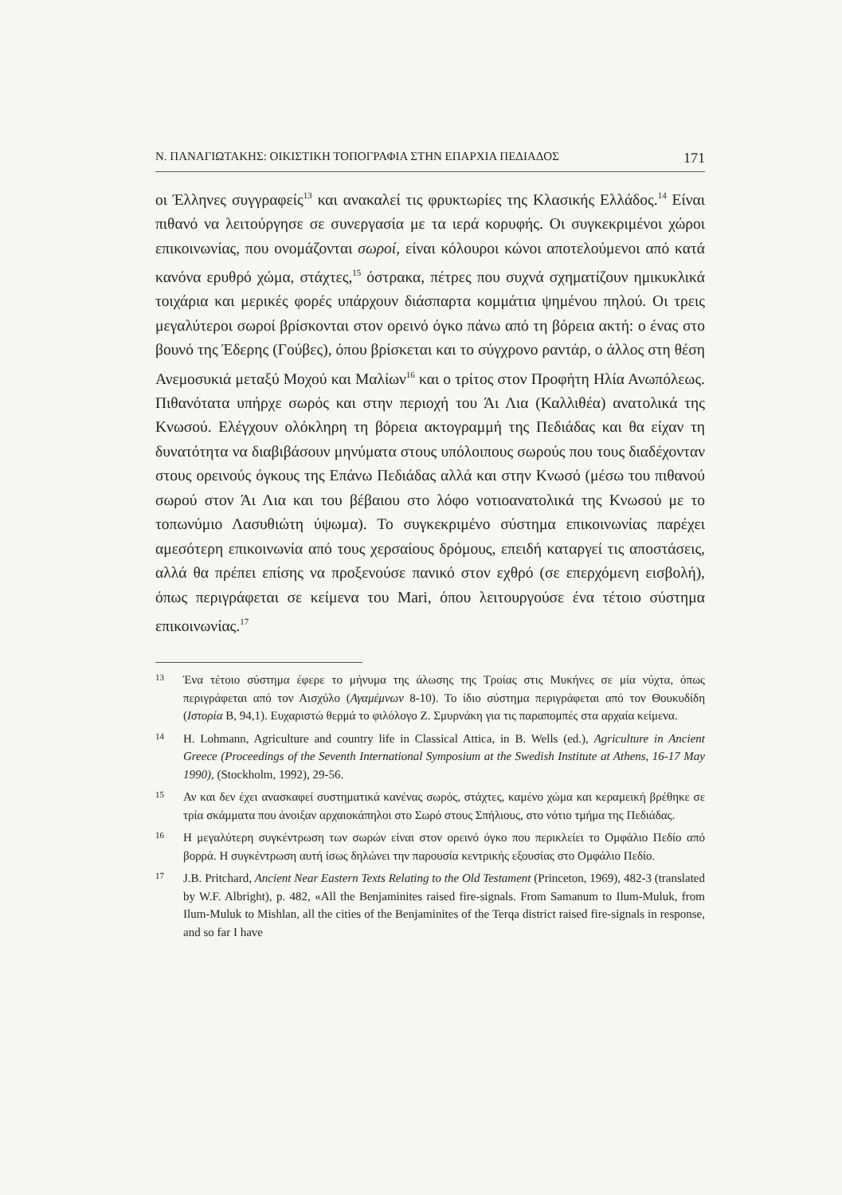Ν. ΠΑΝΑΓΙΩΤΑΚΗΣ: ΟΙΚΙΣΤΙΚΗ ΤΟΠΟΓΡΑΦΙΑ ΣΤΗΝ ΕΠΑΡΧΙΑ ΠΕΔΙΑΔΟΣ 171
οι Έλληνες συγγραφείς<sup>13</sup> και ανακαλεί τις φρυκτωρίες της Κλασικής Ελλάδος.<sup>14</sup> Είναι πιθανό να λειτούργησε σε συνεργασία με τα ιερά κορυφής. Οι συγκεκριμένοι χώροι επικοινωνίας, που ονομάζονται σωροί, είναι κόλουροι κώνοι αποτελούμενοι από κατά κανόνα ερυθρό χώμα, στάχτες,<sup>15</sup> όστρακα, πέτρες που συχνά σχηματίζουν ημικυκλικά τοιχάρια και μερικές φορές υπάρχουν διάσπαρτα κομμάτια ψημένου πηλού. Οι τρεις μεγαλύτεροι σωροί βρίσκονται στον ορεινό όγκο πάνω από τη βόρεια ακτή: ο ένας στο βουνό της Έδερης (Γούβες), όπου βρίσκεται και το σύγχρονο ραντάρ, ο άλλος στη θέση Ανεμοσυκιά μεταξύ Μοχού και Μαλίων<sup>16</sup> και ο τρίτος στον Προφήτη Ηλία Ανωπόλεως. Πιθανότατα υπήρχε σωρός και στην περιοχή του Άι Λια (Καλλιθέα) ανατολικά της Κνωσού. Ελέγχουν ολόκληρη τη βόρεια ακτογραμμή της Πεδιάδας και θα είχαν τη δυνατότητα να διαβιβάσουν μηνύματα στους υπόλοιπους σωρούς που τους διαδέχονταν στους ορεινούς όγκους της Επάνω Πεδιάδας αλλά και στην Κνωσό (μέσω του πιθανού σωρού στον Άι Λια και του βέβαιου στο λόφο νοτιοανατολικά της Κνωσού με το τοπωνύμιο Λασυθιώτη ύψωμα). Το συγκεκριμένο σύστημα επικοινωνίας παρέχει αμεσότερη επικοινωνία από τους χερσαίους δρόμους, επειδή καταργεί τις αποστάσεις, αλλά θα πρέπει επίσης να προξενούσε πανικό στον εχθρό (σε επερχόμενη εισβολή), όπως περιγράφεται σε κείμενα του Mari, όπου λειτουργούσε ένα τέτοιο σύστημα επικοινωνίας.<sup>17</sup>
13 Ένα τέτοιο σύστημα έφερε το μήνυμα της άλωσης της Τροίας στις Μυκήνες σε μία νύχτα, όπως περιγράφεται από τον Αισχύλο (Αγαμέμνων 8-10). Το ίδιο σύστημα περιγράφεται από τον Θουκυδίδη (Ιστορία Β, 94,1). Ευχαριστώ θερμά το φιλόλογο Ζ. Σμυρνάκη για τις παραπομπές στα αρχαία κείμενα.
14 H. Lohmann, Agriculture and country life in Classical Attica, in B. Wells (ed.), Agriculture in Ancient Greece (Proceedings of the Seventh International Symposium at the Swedish Institute at Athens, 16-17 May 1990), (Stockholm, 1992), 29-56.
15 Αν και δεν έχει ανασκαφεί συστηματικά κανένας σωρός, στάχτες, καμένο χώμα και κεραμεική βρέθηκε σε τρία σκάμματα που άνοιξαν αρχαιοκάπηλοι στο Σωρό στους Σπήλιους, στο νότιο τμήμα της Πεδιάδας.
16 Η μεγαλύτερη συγκέντρωση των σωρών είναι στον ορεινό όγκο που περικλείει το Ομφάλιο Πεδίο από βορρά. Η συγκέντρωση αυτή ίσως δηλώνει την παρουσία κεντρικής εξουσίας στο Ομφάλιο Πεδίο.
17 J.B. Pritchard, Ancient Near Eastern Texts Relating to the Old Testament (Princeton, 1969), 482-3 (translated by W.F. Albright), p. 482, «All the Benjaminites raised fire-signals. From Samanum to Ilum-Muluk, from Ilum-Muluk to Mishlan, all the cities of the Benjaminites of the Terqa district raised fire-signals in response, and so far I have